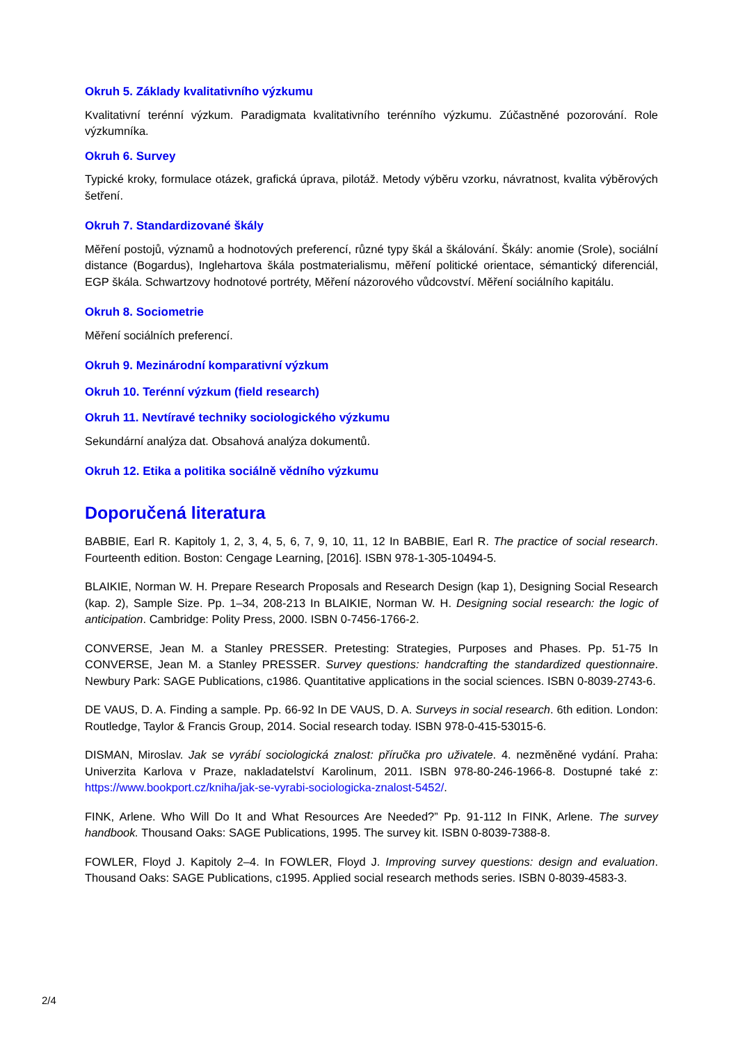Okruh 5. Základy kvalitativního výzkumu
Kvalitativní terénní výzkum. Paradigmata kvalitativního terénního výzkumu. Zúčastněné pozorování. Role výzkumníka.
Okruh 6. Survey
Typické kroky, formulace otázek, grafická úprava, pilotáž. Metody výběru vzorku, návratnost, kvalita výběrových šetření.
Okruh 7. Standardizované škály
Měření postojů, významů a hodnotových preferencí, různé typy škál a škálování. Škály: anomie (Srole), sociální distance (Bogardus), Inglehartova škála postmaterialismu, měření politické orientace, sémantický diferenciál, EGP škála. Schwartzovy hodnotové portréty, Měření názorového vůdcovství. Měření sociálního kapitálu.
Okruh 8. Sociometrie
Měření sociálních preferencí.
Okruh 9. Mezinárodní komparativní výzkum
Okruh 10. Terénní výzkum (field research)
Okruh 11. Nevtíravé techniky sociologického výzkumu
Sekundární analýza dat. Obsahová analýza dokumentů.
Okruh 12. Etika a politika sociálně vědního výzkumu
Doporučená literatura
BABBIE, Earl R. Kapitoly 1, 2, 3, 4, 5, 6, 7, 9, 10, 11, 12 In BABBIE, Earl R. The practice of social research. Fourteenth edition. Boston: Cengage Learning, [2016]. ISBN 978-1-305-10494-5.
BLAIKIE, Norman W. H. Prepare Research Proposals and Research Design (kap 1), Designing Social Research (kap. 2), Sample Size. Pp. 1–34, 208-213 In BLAIKIE, Norman W. H. Designing social research: the logic of anticipation. Cambridge: Polity Press, 2000. ISBN 0-7456-1766-2.
CONVERSE, Jean M. a Stanley PRESSER. Pretesting: Strategies, Purposes and Phases. Pp. 51-75 In CONVERSE, Jean M. a Stanley PRESSER. Survey questions: handcrafting the standardized questionnaire. Newbury Park: SAGE Publications, c1986. Quantitative applications in the social sciences. ISBN 0-8039-2743-6.
DE VAUS, D. A. Finding a sample. Pp. 66-92 In DE VAUS, D. A. Surveys in social research. 6th edition. London: Routledge, Taylor & Francis Group, 2014. Social research today. ISBN 978-0-415-53015-6.
DISMAN, Miroslav. Jak se vyrábí sociologická znalost: příručka pro uživatele. 4. nezměněné vydání. Praha: Univerzita Karlova v Praze, nakladatelství Karolinum, 2011. ISBN 978-80-246-1966-8. Dostupné také z: https://www.bookport.cz/kniha/jak-se-vyrabi-sociologicka-znalost-5452/.
FINK, Arlene. Who Will Do It and What Resources Are Needed?” Pp. 91-112 In FINK, Arlene. The survey handbook. Thousand Oaks: SAGE Publications, 1995. The survey kit. ISBN 0-8039-7388-8.
FOWLER, Floyd J. Kapitoly 2–4. In FOWLER, Floyd J. Improving survey questions: design and evaluation. Thousand Oaks: SAGE Publications, c1995. Applied social research methods series. ISBN 0-8039-4583-3.
2/4